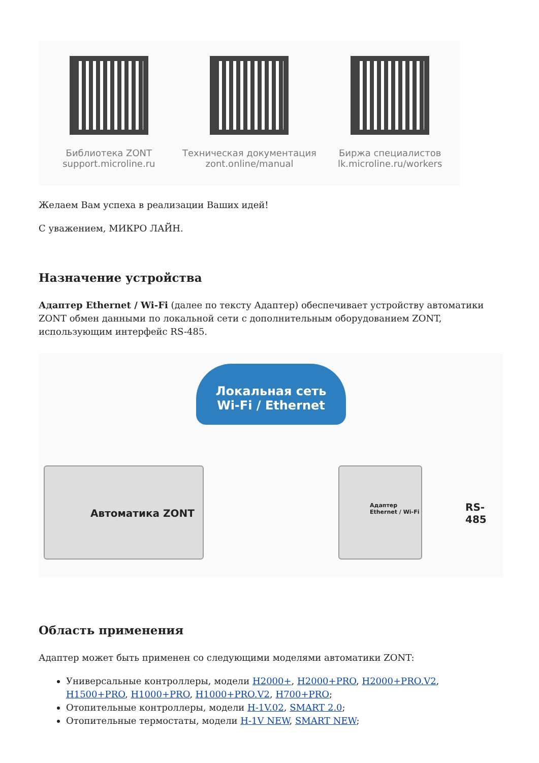Библиотека ZONT
support.microline.ru
Техническая документация
zont.online/manual
Биржа специалистов
lk.microline.ru/workers
Желаем Вам успеха в реализации Ваших идей!
С уважением, МИКРО ЛАЙН.
Назначение устройства
Адаптер Ethernet / Wi-Fi (далее по тексту Адаптер) обеспечивает устройству автоматики ZONT обмен данными по локальной сети с дополнительным оборудованием ZONT, использующим интерфейс RS-485.
Локальная сеть
Wi-Fi / Ethernet
Автоматика ZONT
Адаптер
Ethernet / Wi-Fi
RS-485
Область применения
Адаптер может быть применен со следующими моделями автоматики ZONT:
Универсальные контроллеры, модели H2000+, H2000+PRO, H2000+PRO.V2, H1500+PRO, H1000+PRO, H1000+PRO.V2, H700+PRO;
Отопительные контроллеры, модели H-1V.02, SMART 2.0;
Отопительные термостаты, модели H-1V NEW, SMART NEW;